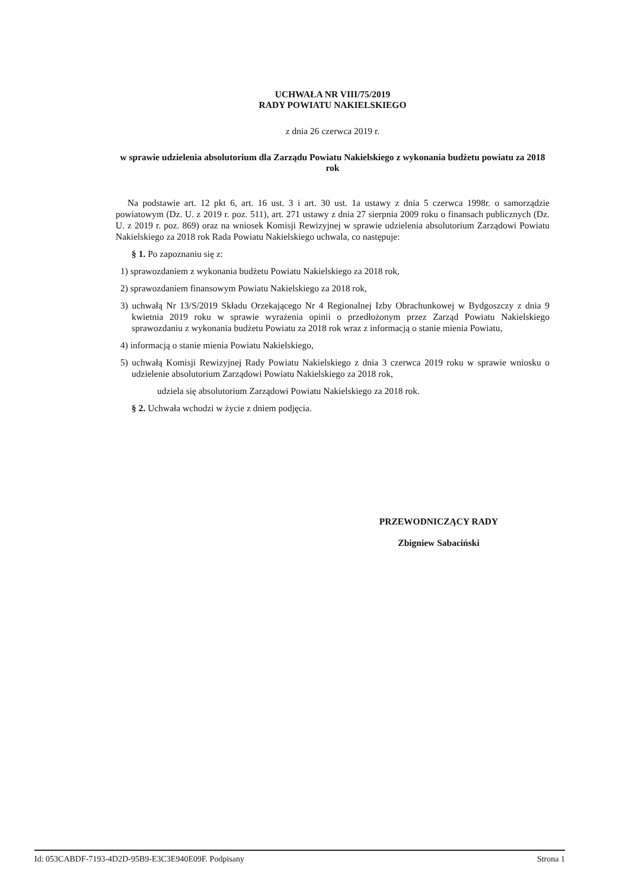UCHWAŁA NR VIII/75/2019
RADY POWIATU NAKIELSKIEGO
z dnia 26 czerwca 2019 r.
w sprawie udzielenia absolutorium dla Zarządu Powiatu Nakielskiego z wykonania budżetu powiatu za 2018 rok
Na podstawie art. 12 pkt 6, art. 16 ust. 3 i art. 30 ust. 1a ustawy z dnia 5 czerwca 1998r. o samorządzie powiatowym (Dz. U. z 2019 r. poz. 511), art. 271 ustawy z dnia 27 sierpnia 2009 roku o finansach publicznych (Dz. U. z 2019 r. poz. 869) oraz na wniosek Komisji Rewizyjnej w sprawie udzielenia absolutorium Zarządowi Powiatu Nakielskiego za 2018 rok Rada Powiatu Nakielskiego uchwala, co następuje:
§ 1. Po zapoznaniu się z:
1) sprawozdaniem z wykonania budżetu Powiatu Nakielskiego za 2018 rok,
2) sprawozdaniem finansowym Powiatu Nakielskiego za 2018 rok,
3) uchwałą Nr 13/S/2019 Składu Orzekającego Nr 4 Regionalnej Izby Obrachunkowej w Bydgoszczy z dnia 9 kwietnia 2019 roku w sprawie wyrażenia opinii o przedłożonym przez Zarząd Powiatu Nakielskiego sprawozdaniu z wykonania budżetu Powiatu za 2018 rok wraz z informacją o stanie mienia Powiatu,
4) informacją o stanie mienia Powiatu Nakielskiego,
5) uchwałą Komisji Rewizyjnej Rady Powiatu Nakielskiego z dnia 3 czerwca 2019 roku w sprawie wniosku o udzielenie absolutorium Zarządowi Powiatu Nakielskiego za 2018 rok,
udziela się absolutorium Zarządowi Powiatu Nakielskiego za 2018 rok.
§ 2. Uchwała wchodzi w życie z dniem podjęcia.
PRZEWODNICZĄCY RADY
Zbigniew Sabaciński
Id: 053CABDF-7193-4D2D-95B9-E3C3E940E09F. Podpisany Strona 1